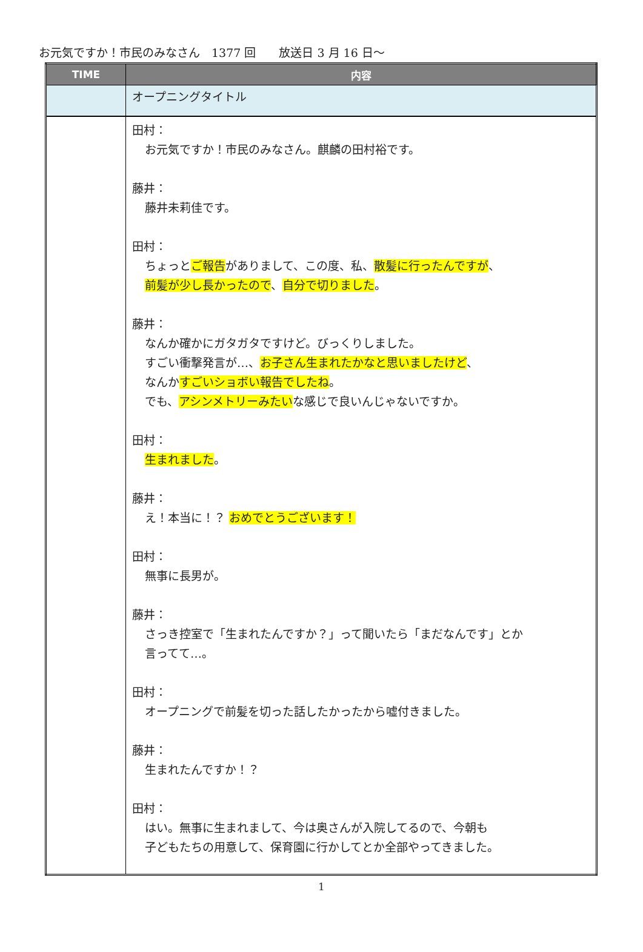お元気ですか！市民のみなさん　1377 回　　放送日 3 月 16 日～
| TIME | 内容 |
| --- | --- |
| | オープニングタイトル |
| | 田村： お元気ですか！市民のみなさん。麒麟の田村裕です。 藤井： 藤井未莉佳です。 田村： ちょっと ご報告 がありまして、この度、私、 散髪に行ったんですが 、 前髪が少し長かったので 、 自分で切りました 。 藤井： なんか確かにガタガタですけど。びっくりしました。 すごい衝撃発言が…、 お子さん生まれたかなと思いましたけど 、 なんか すごいショボい報告でしたね 。 でも、 アシンメトリーみたい な感じで良いんじゃないですか。 田村： 生まれました 。 藤井： え！本当に！？ おめでとうございます！ 田村： 無事に長男が。 藤井： さっき控室で「生まれたんですか？」って聞いたら「まだなんです」とか 言ってて…。 田村： オープニングで前髪を切った話したかったから嘘付きました。 藤井： 生まれたんですか！？ 田村： はい。無事に生まれまして、今は奥さんが入院してるので、今朝も 子どもたちの用意して、保育園に行かしてとか全部やってきました。 |
1